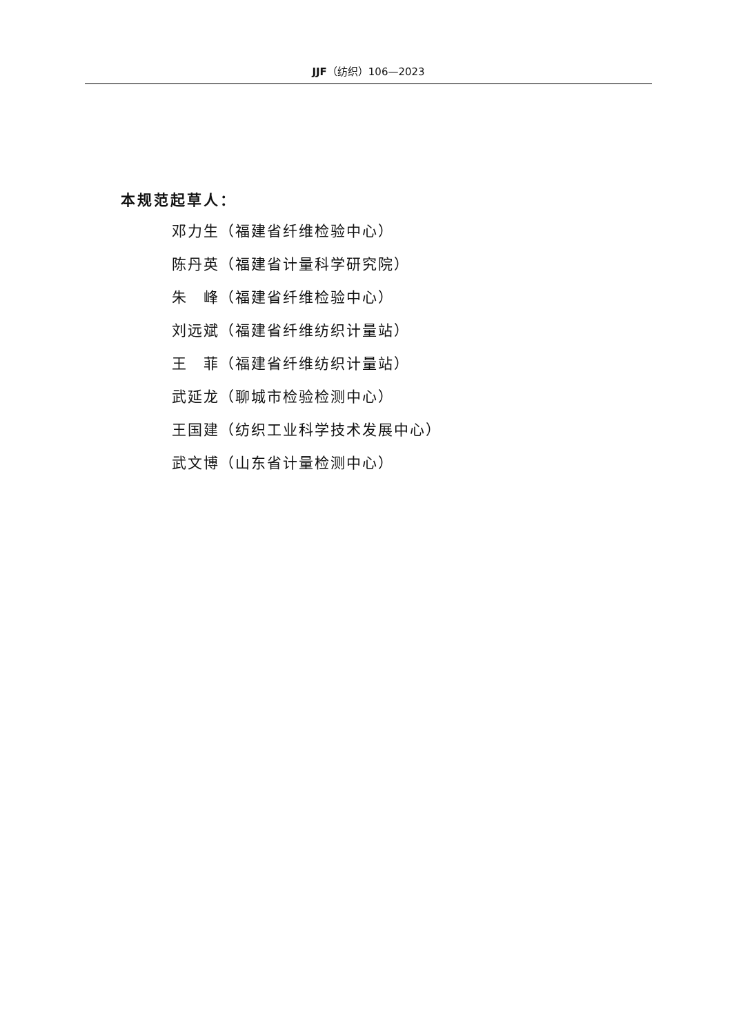JJF（纺织）106—2023
本规范起草人：
邓力生（福建省纤维检验中心）
陈丹英（福建省计量科学研究院）
朱　峰（福建省纤维检验中心）
刘远斌（福建省纤维纺织计量站）
王　菲（福建省纤维纺织计量站）
武延龙（聊城市检验检测中心）
王国建（纺织工业科学技术发展中心）
武文博（山东省计量检测中心）